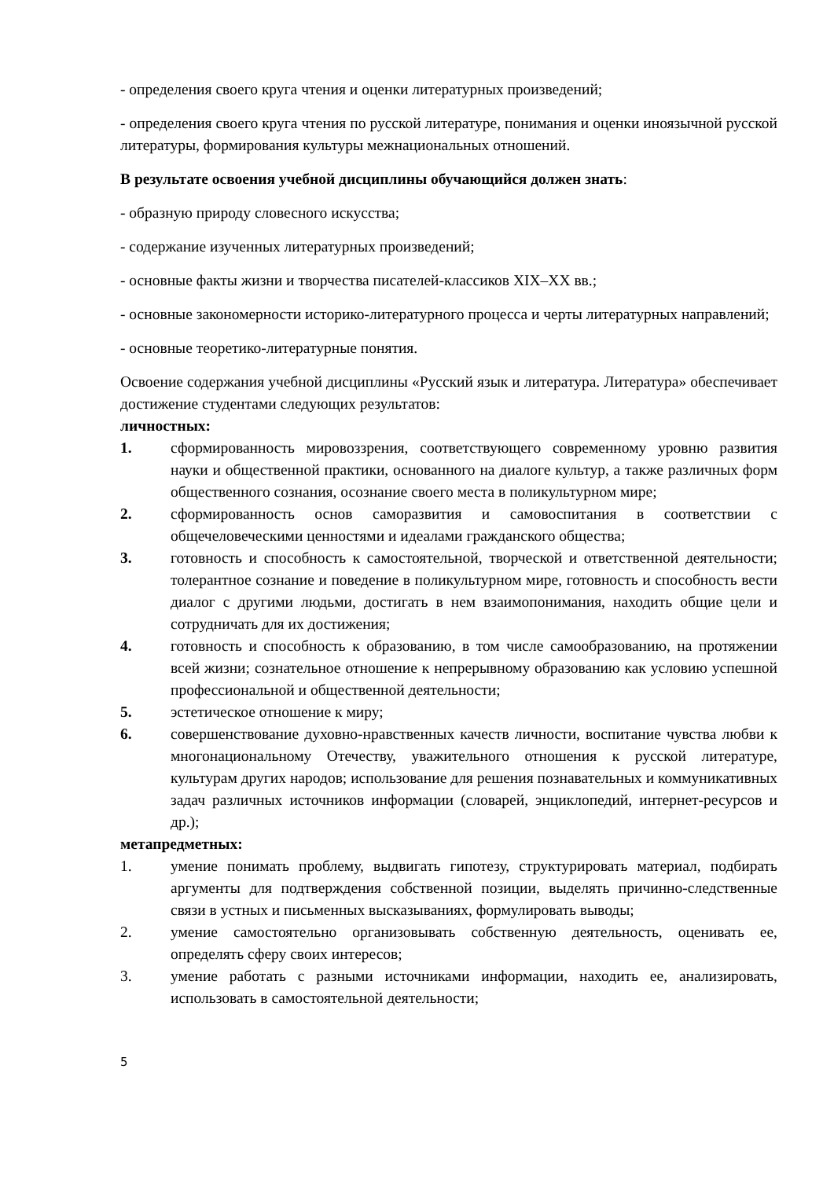- определения своего круга чтения и оценки литературных произведений;
- определения своего круга чтения по русской литературе, понимания и оценки иноязычной русской литературы, формирования культуры межнациональных отношений.
В результате освоения учебной дисциплины обучающийся должен знать:
- образную природу словесного искусства;
- содержание изученных литературных произведений;
- основные факты жизни и творчества писателей-классиков XIX–XX вв.;
- основные закономерности историко-литературного процесса и черты литературных направлений;
- основные теоретико-литературные понятия.
Освоение содержания учебной дисциплины «Русский язык и литература. Литература» обеспечивает достижение студентами следующих результатов:
личностных:
1. сформированность мировоззрения, соответствующего современному уровню развития науки и общественной практики, основанного на диалоге культур, а также различных форм общественного сознания, осознание своего места в поликультурном мире;
2. сформированность основ саморазвития и самовоспитания в соответствии с общечеловеческими ценностями и идеалами гражданского общества;
3. готовность и способность к самостоятельной, творческой и ответственной деятельности; толерантное сознание и поведение в поликультурном мире, готовность и способность вести диалог с другими людьми, достигать в нем взаимопонимания, находить общие цели и сотрудничать для их достижения;
4. готовность и способность к образованию, в том числе самообразованию, на протяжении всей жизни; сознательное отношение к непрерывному образованию как условию успешной профессиональной и общественной деятельности;
5. эстетическое отношение к миру;
6. совершенствование духовно-нравственных качеств личности, воспитание чувства любви к многонациональному Отечеству, уважительного отношения к русской литературе, культурам других народов; использование для решения познавательных и коммуникативных задач различных источников информации (словарей, энциклопедий, интернет-ресурсов и др.);
метапредметных:
1. умение понимать проблему, выдвигать гипотезу, структурировать материал, подбирать аргументы для подтверждения собственной позиции, выделять причинно-следственные связи в устных и письменных высказываниях, формулировать выводы;
2. умение самостоятельно организовывать собственную деятельность, оценивать ее, определять сферу своих интересов;
3. умение работать с разными источниками информации, находить ее, анализировать, использовать в самостоятельной деятельности;
5